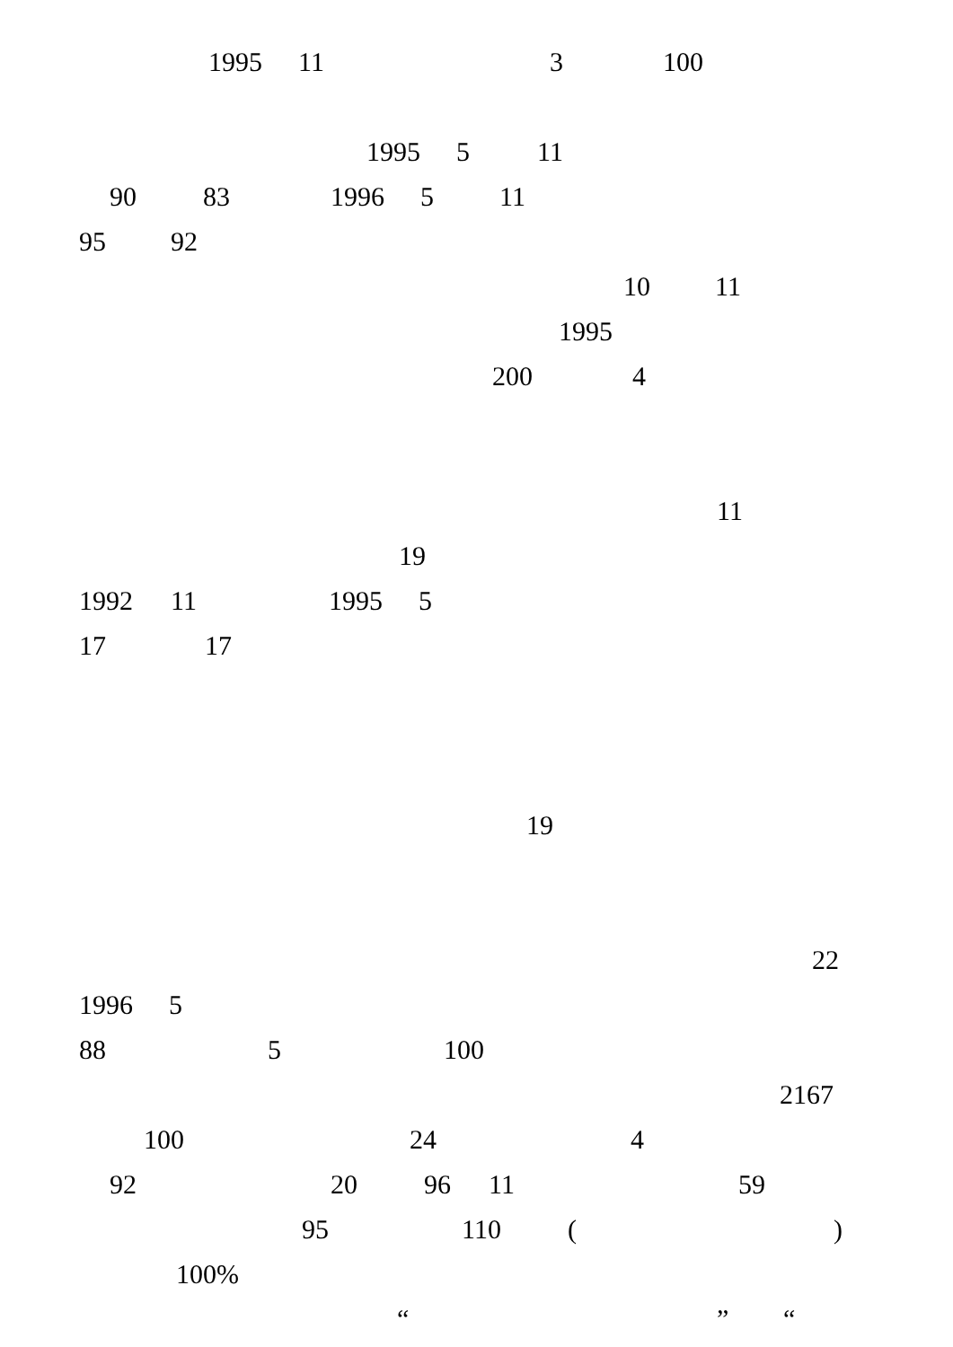1995 11 3 100
1995 5 11
90 83 1996 5 11
95 92
10 11
1995
200 4
11
19
1992 11 1995 5
17 17
19
22
1996 5
88 5 100
2167
100 24 4
92 20 96 11 59
95 110 ()
100%
“” “